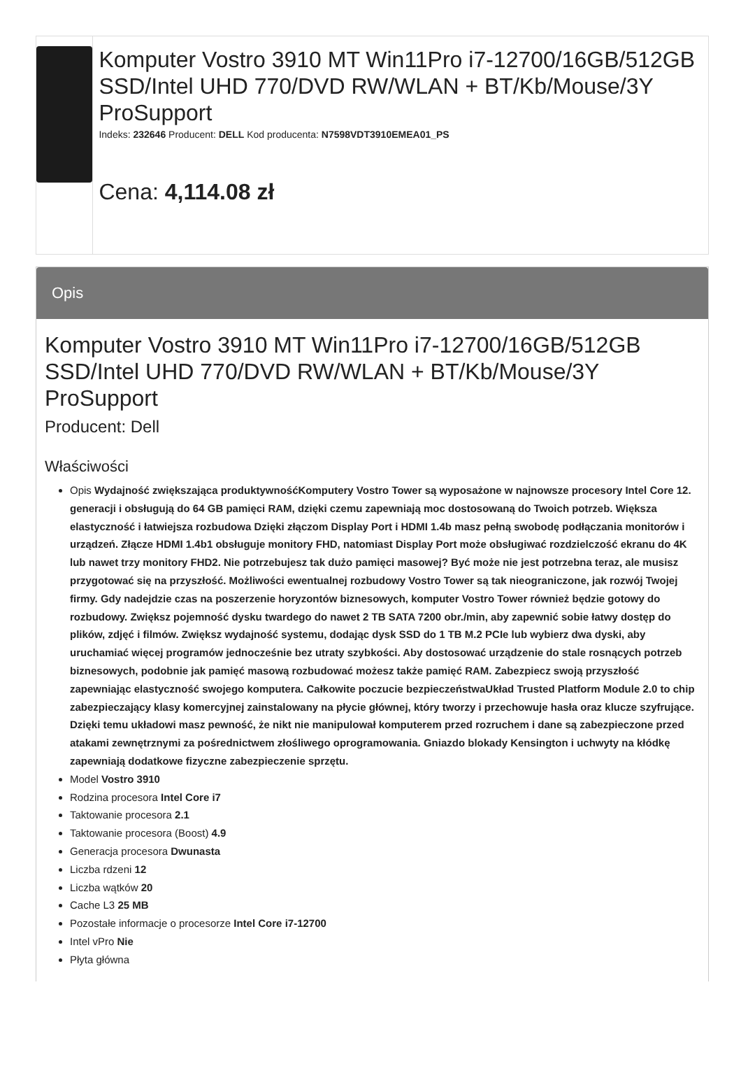Komputer Vostro 3910 MT Win11Pro i7-12700/16GB/512GB SSD/Intel UHD 770/DVD RW/WLAN + BT/Kb/Mouse/3Y ProSupport
Indeks: 232646 Producent: DELL Kod producenta: N7598VDT3910EMEA01_PS
Cena: 4,114.08 zł
Opis
Komputer Vostro 3910 MT Win11Pro i7-12700/16GB/512GB SSD/Intel UHD 770/DVD RW/WLAN + BT/Kb/Mouse/3Y ProSupport
Producent: Dell
Właściwości
Opis Wydajność zwiększająca produktywnośćKomputery Vostro Tower są wyposażone w najnowsze procesory Intel Core 12. generacji i obsługują do 64 GB pamięci RAM, dzięki czemu zapewniają moc dostosowaną do Twoich potrzeb. Większa elastyczność i łatwiejsza rozbudowa Dzięki złączom Display Port i HDMI 1.4b masz pełną swobodę podłączania monitorów i urządzeń. Złącze HDMI 1.4b1 obsługuje monitory FHD, natomiast Display Port może obsługiwać rozdzielczość ekranu do 4K lub nawet trzy monitory FHD2. Nie potrzebujesz tak dużo pamięci masowej? Być może nie jest potrzebna teraz, ale musisz przygotować się na przyszłość. Możliwości ewentualnej rozbudowy Vostro Tower są tak nieograniczone, jak rozwój Twojej firmy. Gdy nadejdzie czas na poszerzenie horyzontów biznesowych, komputer Vostro Tower również będzie gotowy do rozbudowy. Zwiększ pojemność dysku twardego do nawet 2 TB SATA 7200 obr./min, aby zapewnić sobie łatwy dostęp do plików, zdjęć i filmów. Zwiększ wydajność systemu, dodając dysk SSD do 1 TB M.2 PCIe lub wybierz dwa dyski, aby uruchamiać więcej programów jednocześnie bez utraty szybkości. Aby dostosować urządzenie do stale rosnących potrzeb biznesowych, podobnie jak pamięć masową rozbudować możesz także pamięć RAM. Zabezpiecz swoją przyszłość zapewniając elastyczność swojego komputera. Całkowite poczucie bezpieczeństwaUkład Trusted Platform Module 2.0 to chip zabezpieczający klasy komercyjnej zainstalowany na płycie głównej, który tworzy i przechowuje hasła oraz klucze szyfrujące. Dzięki temu układowi masz pewność, że nikt nie manipulował komputerem przed rozruchem i dane są zabezpieczone przed atakami zewnętrznymi za pośrednictwem złośliwego oprogramowania. Gniazdo blokady Kensington i uchwyty na kłódkę zapewniają dodatkowe fizyczne zabezpieczenie sprzętu.
Model Vostro 3910
Rodzina procesora Intel Core i7
Taktowanie procesora 2.1
Taktowanie procesora (Boost) 4.9
Generacja procesora Dwunasta
Liczba rdzeni 12
Liczba wątków 20
Cache L3 25 MB
Pozostałe informacje o procesorze Intel Core i7-12700
Intel vPro Nie
Płyta główna